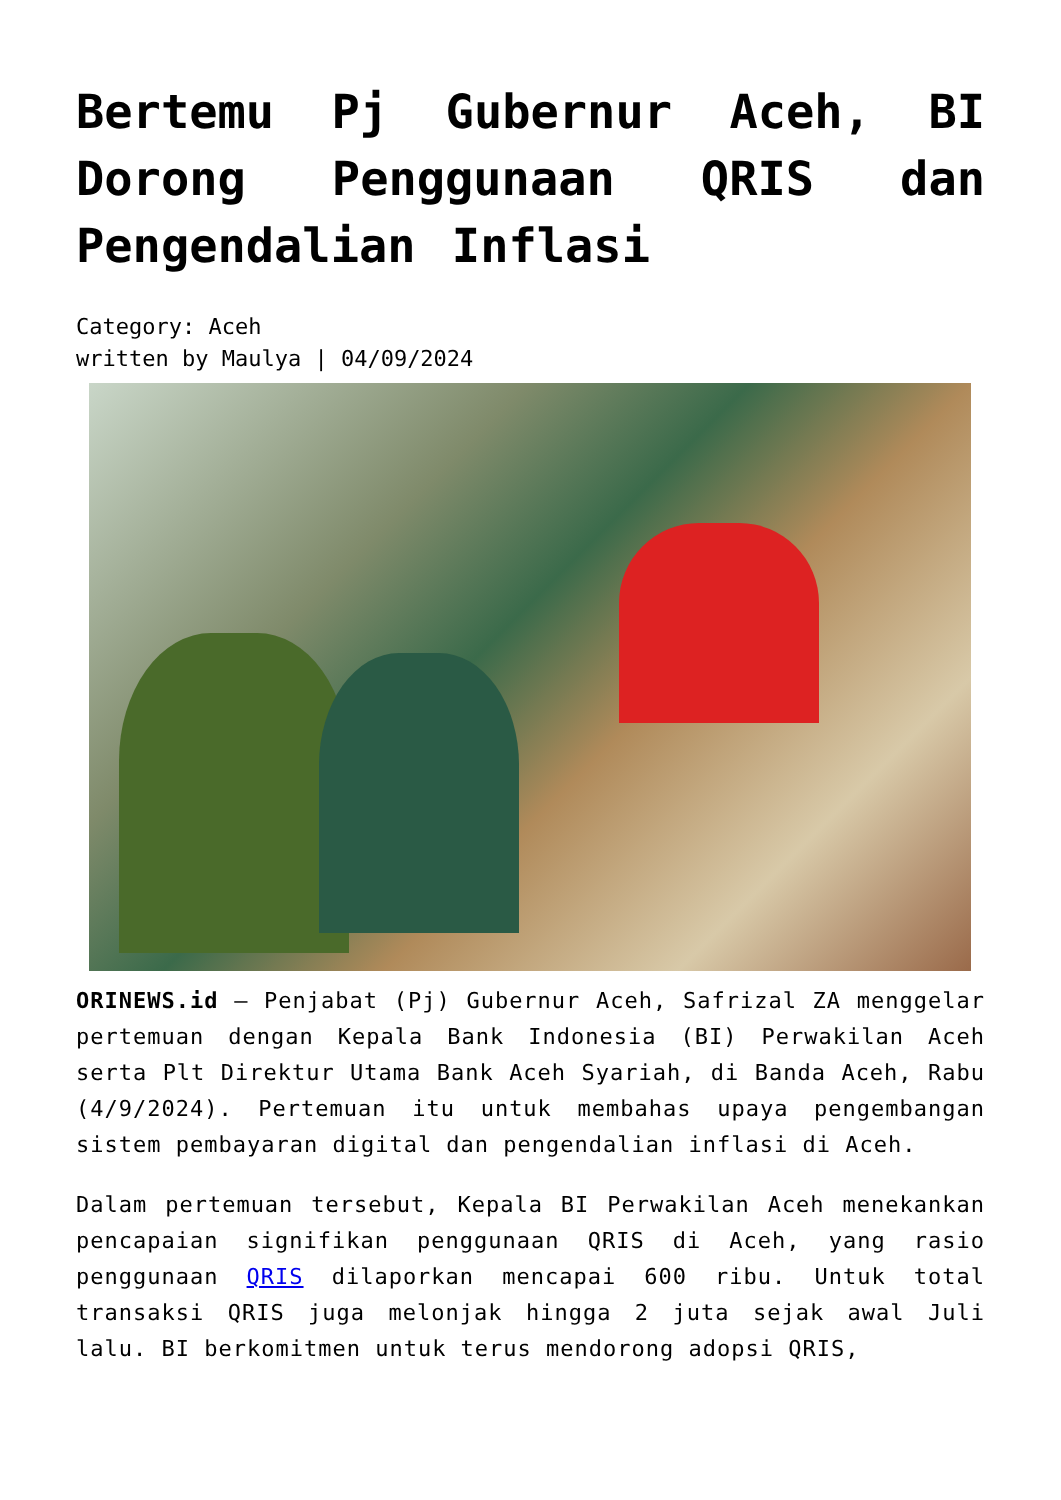Bertemu Pj Gubernur Aceh, BI Dorong Penggunaan QRIS dan Pengendalian Inflasi
Category: Aceh
written by Maulya | 04/09/2024
ORINEWS.id – Penjabat (Pj) Gubernur Aceh, Safrizal ZA menggelar pertemuan dengan Kepala Bank Indonesia (BI) Perwakilan Aceh serta Plt Direktur Utama Bank Aceh Syariah, di Banda Aceh, Rabu (4/9/2024). Pertemuan itu untuk membahas upaya pengembangan sistem pembayaran digital dan pengendalian inflasi di Aceh.
Dalam pertemuan tersebut, Kepala BI Perwakilan Aceh menekankan pencapaian signifikan penggunaan QRIS di Aceh, yang rasio penggunaan QRIS dilaporkan mencapai 600 ribu. Untuk total transaksi QRIS juga melonjak hingga 2 juta sejak awal Juli lalu. BI berkomitmen untuk terus mendorong adopsi QRIS,